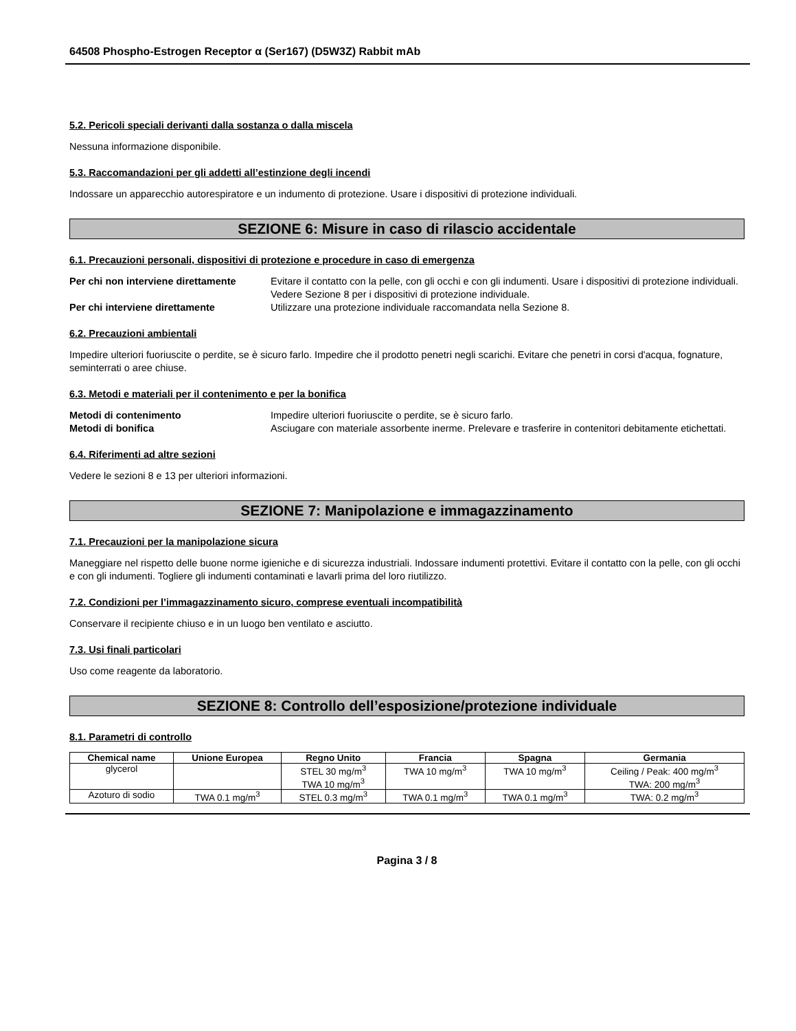64508 Phospho-Estrogen Receptor α (Ser167) (D5W3Z) Rabbit mAb
5.2. Pericoli speciali derivanti dalla sostanza o dalla miscela
Nessuna informazione disponibile.
5.3. Raccomandazioni per gli addetti all’estinzione degli incendi
Indossare un apparecchio autorespiratore e un indumento di protezione. Usare i dispositivi di protezione individuali.
SEZIONE 6: Misure in caso di rilascio accidentale
6.1. Precauzioni personali, dispositivi di protezione e procedure in caso di emergenza
Per chi non interviene direttamente Evitare il contatto con la pelle, con gli occhi e con gli indumenti. Usare i dispositivi di protezione individuali. Vedere Sezione 8 per i dispositivi di protezione individuale. Per chi interviene direttamente Utilizzare una protezione individuale raccomandata nella Sezione 8.
6.2. Precauzioni ambientali
Impedire ulteriori fuoriuscite o perdite, se è sicuro farlo. Impedire che il prodotto penetri negli scarichi. Evitare che penetri in corsi d'acqua, fognature, seminterrati o aree chiuse.
6.3. Metodi e materiali per il contenimento e per la bonifica
Metodi di contenimento Impedire ulteriori fuoriuscite o perdite, se è sicuro farlo. Metodi di bonifica Asciugare con materiale assorbente inerme. Prelevare e trasferire in contenitori debitamente etichettati.
6.4. Riferimenti ad altre sezioni
Vedere le sezioni 8 e 13 per ulteriori informazioni.
SEZIONE 7: Manipolazione e immagazzinamento
7.1. Precauzioni per la manipolazione sicura
Maneggiare nel rispetto delle buone norme igieniche e di sicurezza industriali. Indossare indumenti protettivi. Evitare il contatto con la pelle, con gli occhi e con gli indumenti. Togliere gli indumenti contaminati e lavarli prima del loro riutilizzo.
7.2. Condizioni per l’immagazzinamento sicuro, comprese eventuali incompatibilità
Conservare il recipiente chiuso e in un luogo ben ventilato e asciutto.
7.3. Usi finali particolari
Uso come reagente da laboratorio.
SEZIONE 8: Controllo dell’esposizione/protezione individuale
8.1. Parametri di controllo
| Chemical name | Unione Europea | Regno Unito | Francia | Spagna | Germania |
| --- | --- | --- | --- | --- | --- |
| glycerol | | STEL 30 mg/m<sup>3</sup> TWA 10 mg/m<sup>3</sup> | TWA 10 mg/m<sup>3</sup> | TWA 10 mg/m<sup>3</sup> | Ceiling / Peak: 400 mg/m<sup>3</sup> TWA: 200 mg/m<sup>3</sup> |
| Azoturo di sodio | TWA 0.1 mg/m<sup>3</sup> | STEL 0.3 mg/m<sup>3</sup> | TWA 0.1 mg/m<sup>3</sup> | TWA 0.1 mg/m<sup>3</sup> | TWA: 0.2 mg/m<sup>3</sup> |
Pagina 3 / 8